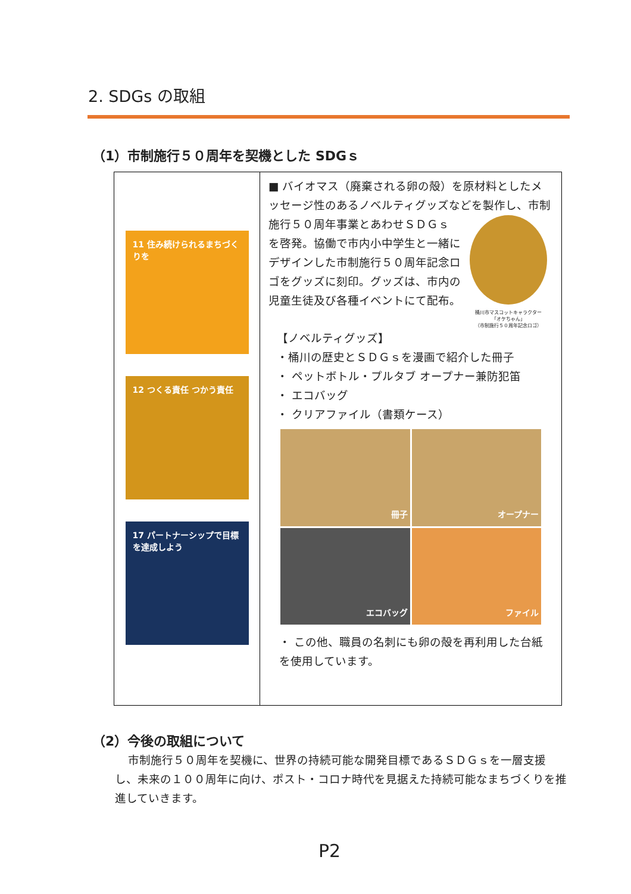2. SDGs の取組
（1）市制施行５０周年を契機とした SDGｓ
| 11 住み続けられるまちづくりを 12 つくる責任 つかう責任 17 パートナーシップで目標を達成しよう | ■ バイオマス（廃棄される卵の殻）を原材料としたメッセージ性のあるノベルティグッズなどを製作し、市制施行５０周年事業とあわせＳＤＧｓ 桶川市マスコットキャラクター 「オケちゃん」 （市制施行５０周年記念ロゴ） を啓発。協働で市内小中学生と一緒にデザインした市制施行５０周年記念ロゴをグッズに刻印。グッズは、市内の児童生徒及び各種イベントにて配布。 【ノベルティグッズ】 ・桶川の歴史とＳＤＧｓを漫画で紹介した冊子 ・ ペットボトル・プルタブ オープナー兼防犯笛 ・ エコバッグ ・ クリアファイル（書類ケース） 冊子 オープナー エコバッグ ファイル ・ この他、職員の名刺にも卵の殻を再利用した台紙を使用しています。 |
（2）今後の取組について
市制施行５０周年を契機に、世界の持続可能な開発目標であるＳＤＧｓを一層支援し、未来の１００周年に向け、ポスト・コロナ時代を見据えた持続可能なまちづくりを推進していきます。
P2